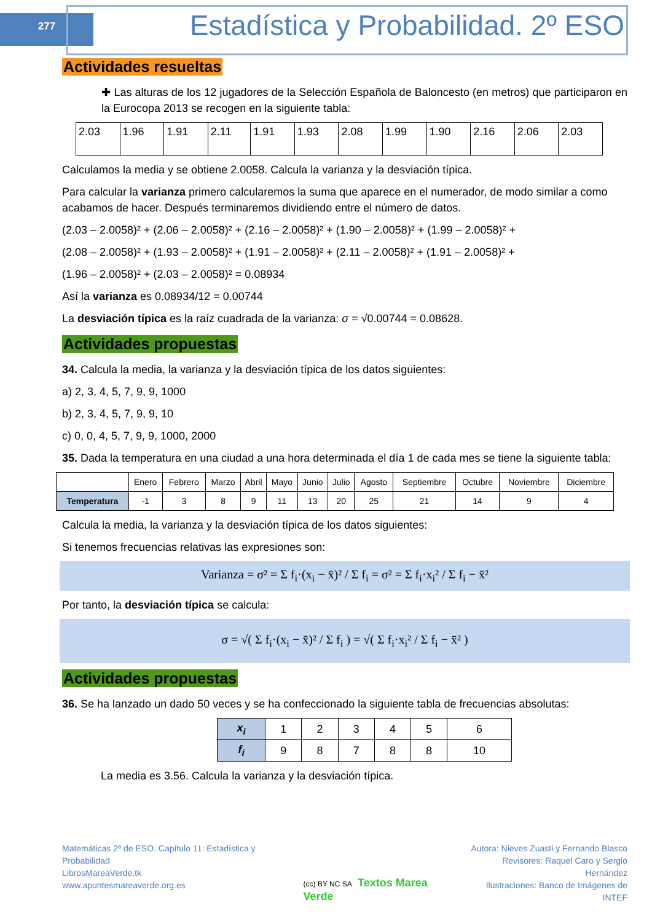277
Estadística y Probabilidad. 2º ESO
Actividades resueltas
✚ Las alturas de los 12 jugadores de la Selección Española de Baloncesto (en metros) que participaron en la Eurocopa 2013 se recogen en la siguiente tabla:
| 2.03 | 1.96 | 1.91 | 2.11 | 1.91 | 1.93 | 2.08 | 1.99 | 1.90 | 2.16 | 2.06 | 2.03 |
Calculamos la media y se obtiene 2.0058. Calcula la varianza y la desviación típica.
Para calcular la varianza primero calcularemos la suma que aparece en el numerador, de modo similar a como acabamos de hacer. Después terminaremos dividiendo entre el número de datos.
(2.03 – 2.0058)² + (2.06 – 2.0058)² + (2.16 – 2.0058)² + (1.90 – 2.0058)² + (1.99 – 2.0058)² +
(2.08 – 2.0058)² + (1.93 – 2.0058)² + (1.91 – 2.0058)² + (2.11 – 2.0058)² + (1.91 – 2.0058)² +
(1.96 – 2.0058)² + (2.03 – 2.0058)² = 0.08934
Así la varianza es 0.08934/12 = 0.00744
La desviación típica es la raíz cuadrada de la varianza: σ = √0.00744 = 0.08628.
Actividades propuestas
34. Calcula la media, la varianza y la desviación típica de los datos siguientes:
a) 2, 3, 4, 5, 7, 9, 9, 1000
b) 2, 3, 4, 5, 7, 9, 9, 10
c) 0, 0, 4, 5, 7, 9, 9, 1000, 2000
35. Dada la temperatura en una ciudad a una hora determinada el día 1 de cada mes se tiene la siguiente tabla:
| | Enero | Febrero | Marzo | Abril | Mayo | Junio | Julio | Agosto | Septiembre | Octubre | Noviembre | Diciembre |
| Temperatura | -1 | 3 | 8 | 9 | 11 | 13 | 20 | 25 | 21 | 14 | 9 | 4 |
Calcula la media, la varianza y la desviación típica de los datos siguientes:
Si tenemos frecuencias relativas las expresiones son:
Varianza = σ² = Σ f<sub>i</sub>·(x<sub>i</sub> − x̄)² / Σ f<sub>i</sub> = σ² = Σ f<sub>i</sub>·x<sub>i</sub>² / Σ f<sub>i</sub> − x̄²
Por tanto, la desviación típica se calcula:
σ = √( Σ f<sub>i</sub>·(x<sub>i</sub> − x̄)² / Σ f<sub>i</sub> ) = √( Σ f<sub>i</sub>·x<sub>i</sub>² / Σ f<sub>i</sub> − x̄² )
Actividades propuestas
36. Se ha lanzado un dado 50 veces y se ha confeccionado la siguiente tabla de frecuencias absolutas:
| x<sub>i</sub> | 1 | 2 | 3 | 4 | 5 | 6 |
| f<sub>i</sub> | 9 | 8 | 7 | 8 | 8 | 10 |
La media es 3.56. Calcula la varianza y la desviación típica.
Matemáticas 2º de ESO. Capítulo 11: Estadística y Probabilidad
LibrosMareaVerde.tk
www.apuntesmareaverde.org.es
(cc) BY NC SA Textos Marea Verde
Autora: Nieves Zuasti y Fernando Blasco
Revisores: Raquel Caro y Sergio Hernández
Ilustraciones: Banco de Imágenes de INTEF